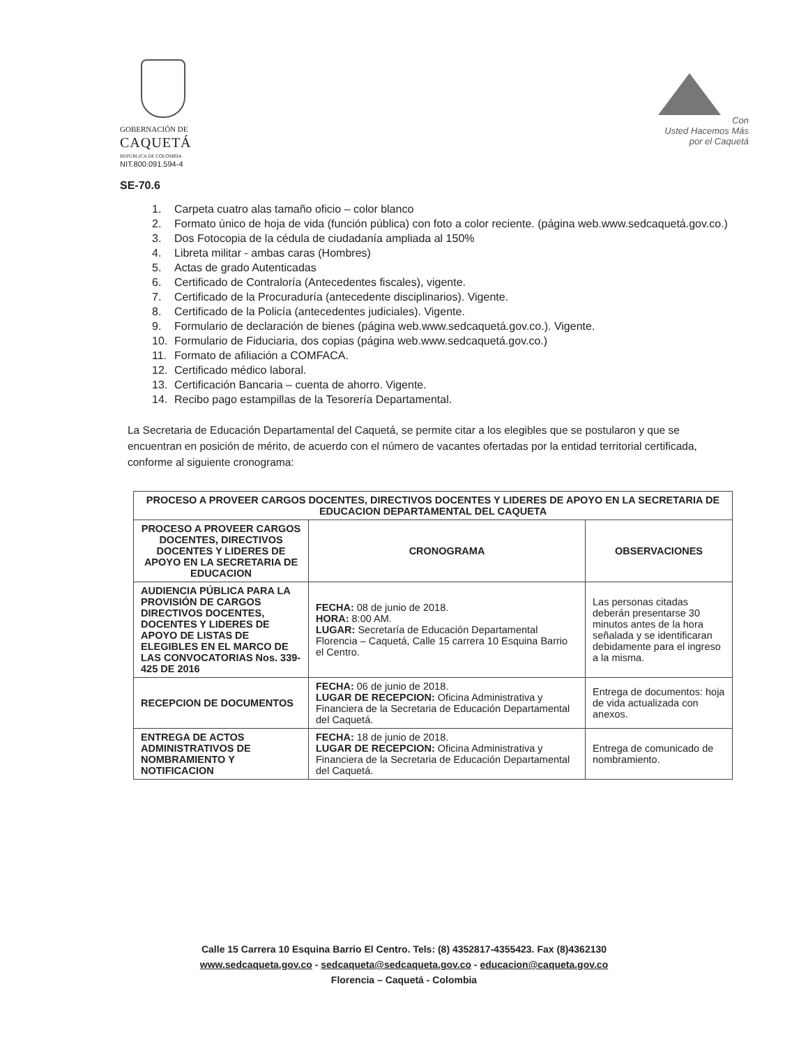GOBERNACIÓN DE
CAQUETÁ
REPÚBLICA DE COLOMBIA
NIT.800.091.594-4
Con
Usted Hacemos Más
por el Caquetá
SE-70.6
1. Carpeta cuatro alas tamaño oficio – color blanco
2. Formato único de hoja de vida (función pública) con foto a color reciente. (página web.www.sedcaquetá.gov.co.)
3. Dos Fotocopia de la cédula de ciudadanía ampliada al 150%
4. Libreta militar - ambas caras (Hombres)
5. Actas de grado Autenticadas
6. Certificado de Contraloría (Antecedentes fiscales), vigente.
7. Certificado de la Procuraduría (antecedente disciplinarios). Vigente.
8. Certificado de la Policía (antecedentes judiciales). Vigente.
9. Formulario de declaración de bienes (página web.www.sedcaquetá.gov.co.). Vigente.
10. Formulario de Fiduciaria, dos copias (página web.www.sedcaquetá.gov.co.)
11. Formato de afiliación a COMFACA.
12. Certificado médico laboral.
13. Certificación Bancaria – cuenta de ahorro. Vigente.
14. Recibo pago estampillas de la Tesorería Departamental.
La Secretaria de Educación Departamental del Caquetá, se permite citar a los elegibles que se postularon y que se encuentran en posición de mérito, de acuerdo con el número de vacantes ofertadas por la entidad territorial certificada, conforme al siguiente cronograma:
| PROCESO A PROVEER CARGOS DOCENTES, DIRECTIVOS DOCENTES Y LIDERES DE APOYO EN LA SECRETARIA DE EDUCACION DEPARTAMENTAL DEL CAQUETA | | |
| --- | --- | --- |
| PROCESO A PROVEER CARGOS DOCENTES, DIRECTIVOS DOCENTES Y LIDERES DE APOYO EN LA SECRETARIA DE EDUCACION | CRONOGRAMA | OBSERVACIONES |
| AUDIENCIA PÚBLICA PARA LA PROVISIÓN DE CARGOS DIRECTIVOS DOCENTES, DOCENTES Y LIDERES DE APOYO DE LISTAS DE ELEGIBLES EN EL MARCO DE LAS CONVOCATORIAS Nos. 339-425 DE 2016 | FECHA: 08 de junio de 2018. HORA: 8:00 AM. LUGAR: Secretaría de Educación Departamental Florencia – Caquetá, Calle 15 carrera 10 Esquina Barrio el Centro. | Las personas citadas deberán presentarse 30 minutos antes de la hora señalada y se identificaran debidamente para el ingreso a la misma. |
| RECEPCION DE DOCUMENTOS | FECHA: 06 de junio de 2018. LUGAR DE RECEPCION: Oficina Administrativa y Financiera de la Secretaria de Educación Departamental del Caquetá. | Entrega de documentos: hoja de vida actualizada con anexos. |
| ENTREGA DE ACTOS ADMINISTRATIVOS DE NOMBRAMIENTO Y NOTIFICACION | FECHA: 18 de junio de 2018. LUGAR DE RECEPCION: Oficina Administrativa y Financiera de la Secretaria de Educación Departamental del Caquetá. | Entrega de comunicado de nombramiento. |
Calle 15 Carrera 10 Esquina Barrio El Centro. Tels: (8) 4352817-4355423. Fax (8)4362130
www.sedcaqueta.gov.co - sedcaqueta@sedcaqueta.gov.co - educacion@caqueta.gov.co
Florencia – Caquetá - Colombia